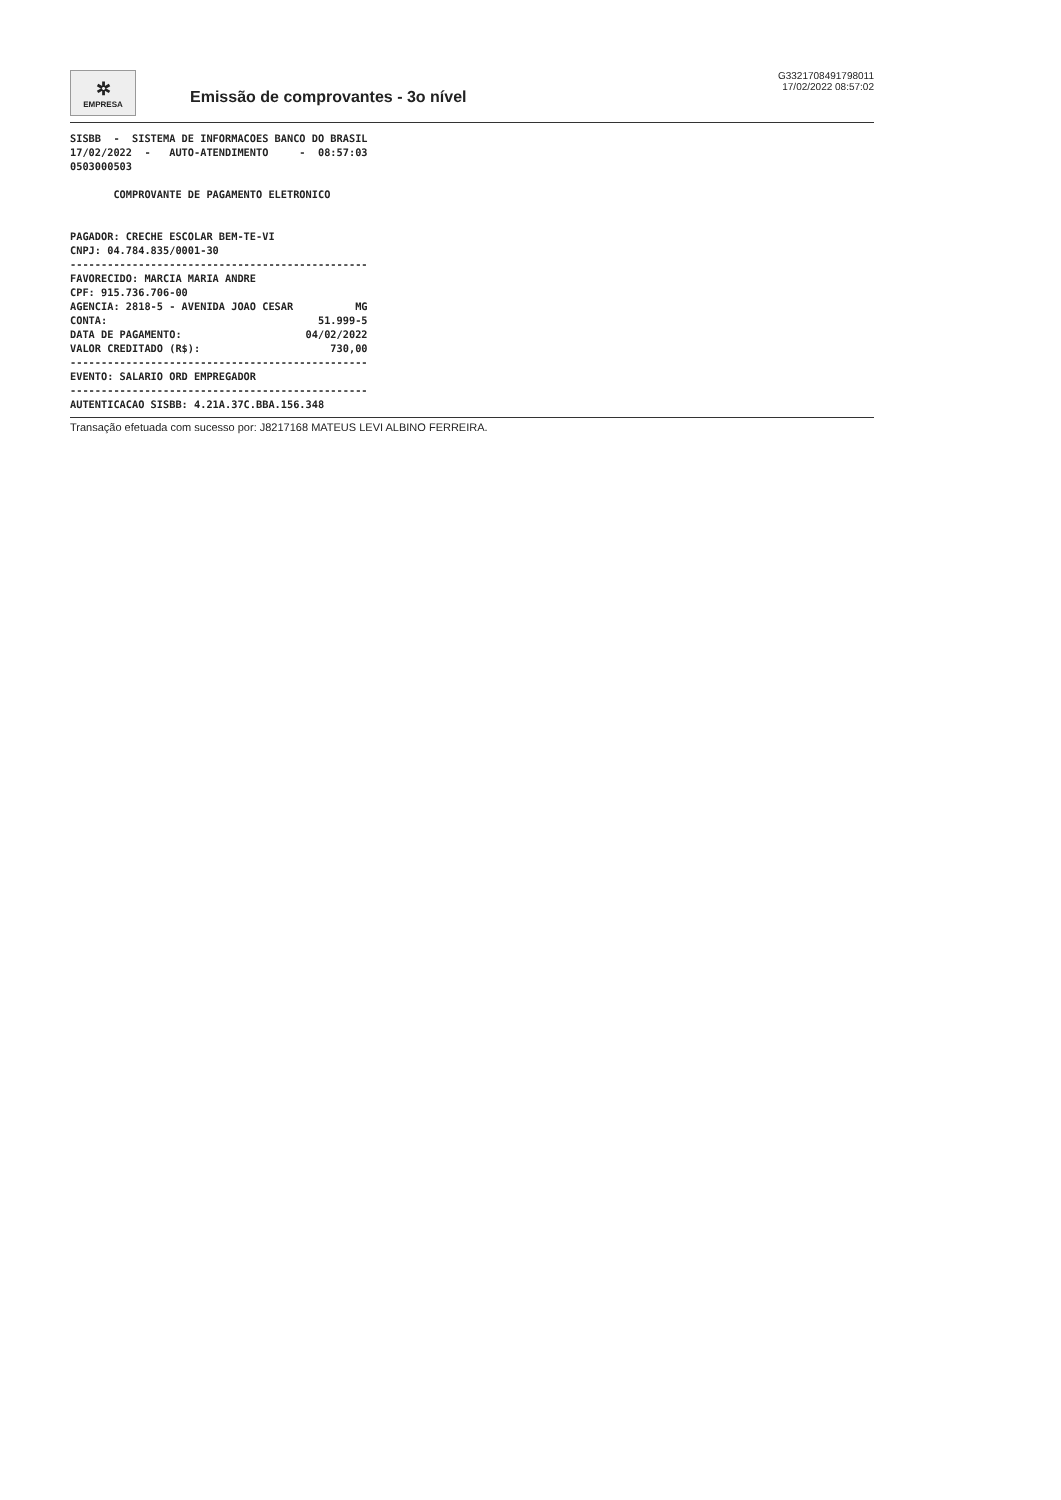✲
EMPRESA
Emissão de comprovantes - 3o nível
G3321708491798011
17/02/2022 08:57:02
SISBB  -  SISTEMA DE INFORMACOES BANCO DO BRASIL
17/02/2022  -   AUTO-ATENDIMENTO     -  08:57:03
0503000503

       COMPROVANTE DE PAGAMENTO ELETRONICO


PAGADOR: CRECHE ESCOLAR BEM-TE-VI
CNPJ: 04.784.835/0001-30
------------------------------------------------
FAVORECIDO: MARCIA MARIA ANDRE
CPF: 915.736.706-00
AGENCIA: 2818-5 - AVENIDA JOAO CESAR          MG
CONTA:                                  51.999-5
DATA DE PAGAMENTO:                    04/02/2022
VALOR CREDITADO (R$):                     730,00
------------------------------------------------
EVENTO: SALARIO ORD EMPREGADOR
------------------------------------------------
AUTENTICACAO SISBB: 4.21A.37C.BBA.156.348
Transação efetuada com sucesso por: J8217168 MATEUS LEVI ALBINO FERREIRA.